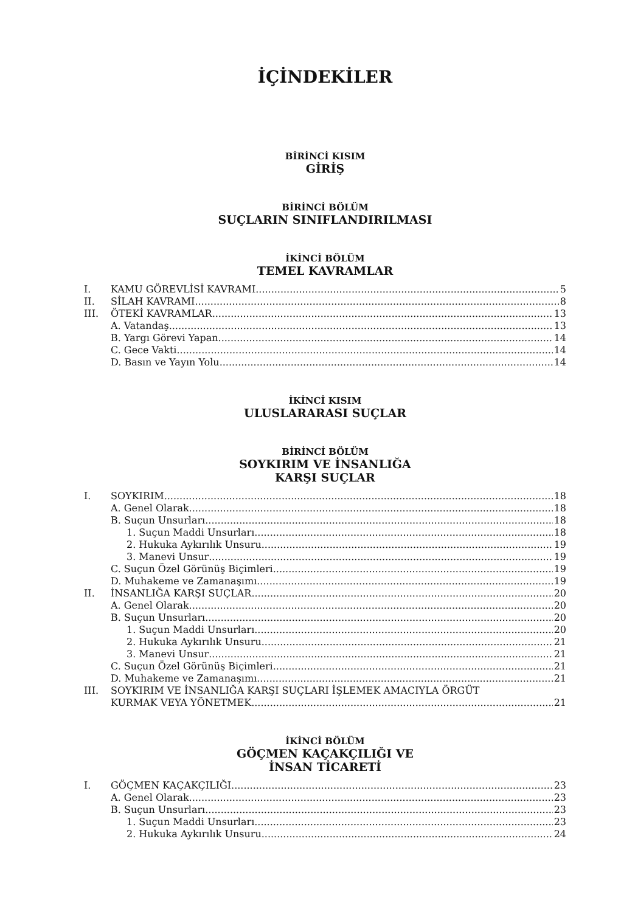İÇİNDEKİLER
BİRİNCİ KISIM
GİRİŞ
BİRİNCİ BÖLÜM
SUÇLARIN SINIFLANDIRILMASI
İKİNCİ BÖLÜM
TEMEL KAVRAMLAR
I. KAMU GÖREVLİSİ KAVRAMI 5
II. SİLAH KAVRAMI 8
III. ÖTEKİ KAVRAMLAR 13
A. Vatandaş 13
B. Yargı Görevi Yapan 14
C. Gece Vakti 14
D. Basın ve Yayın Yolu 14
İKİNCİ KISIM
ULUSLARARASI SUÇLAR
BİRİNCİ BÖLÜM
SOYKIRIM VE İNSANLIĞA
KARŞI SUÇLAR
I. SOYKIRIM 18
A. Genel Olarak 18
B. Suçun Unsurları 18
1. Suçun Maddi Unsurları 18
2. Hukuka Aykırılık Unsuru 19
3. Manevi Unsur 19
C. Suçun Özel Görünüş Biçimleri 19
D. Muhakeme ve Zamanaşımı 19
II. İNSANLIĞA KARŞI SUÇLAR 20
A. Genel Olarak 20
B. Suçun Unsurları 20
1. Suçun Maddi Unsurları 20
2. Hukuka Aykırılık Unsuru 21
3. Manevi Unsur 21
C. Suçun Özel Görünüş Biçimleri 21
D. Muhakeme ve Zamanaşımı 21
III. SOYKIRIM VE İNSANLIĞA KARŞI SUÇLARI İŞLEMEK AMACIYLA ÖRGÜT
KURMAK VEYA YÖNETMEK 21
İKİNCİ BÖLÜM
GÖÇMEN KAÇAKÇILIĞI VE
İNSAN TİCARETİ
I. GÖÇMEN KAÇAKÇILIĞI 23
A. Genel Olarak 23
B. Suçun Unsurları 23
1. Suçun Maddi Unsurları 23
2. Hukuka Aykırılık Unsuru 24